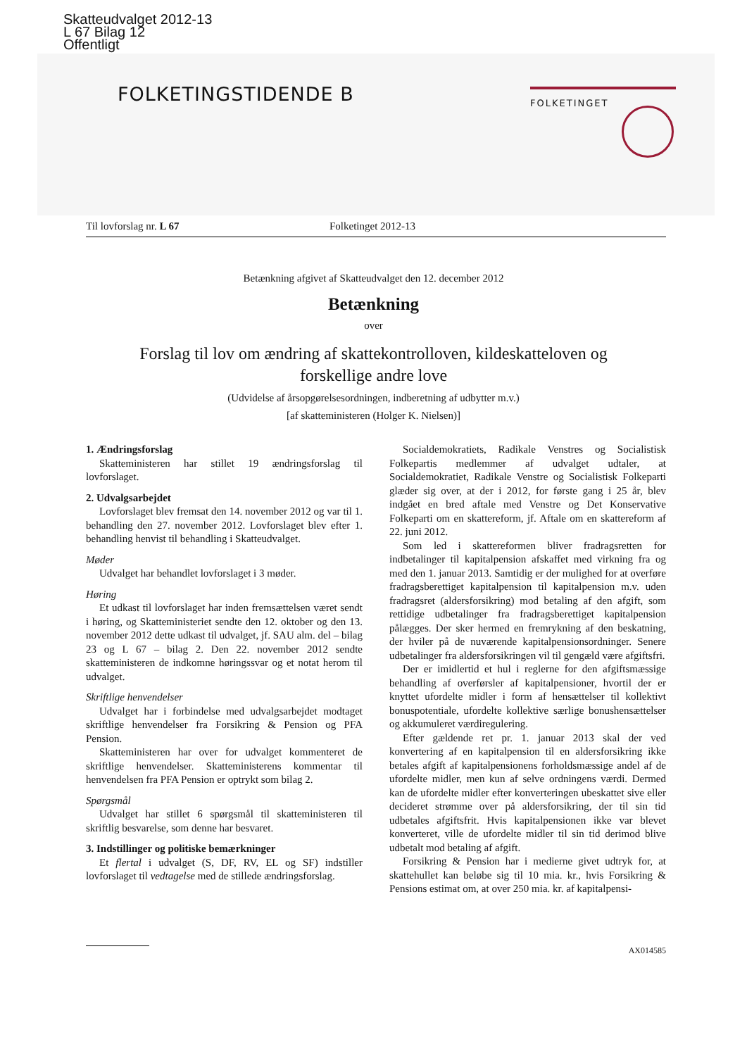Skatteudvalget 2012-13
L 67 Bilag 12
Offentligt
FOLKETINGSTIDENDE B
FOLKETINGET
Til lovforslag nr. L 67 Folketinget 2012-13
Betænkning afgivet af Skatteudvalget den 12. december 2012
Betænkning
over
Forslag til lov om ændring af skattekontrolloven, kildeskatteloven og
forskellige andre love
(Udvidelse af årsopgørelsesordningen, indberetning af udbytter m.v.)
[af skatteministeren (Holger K. Nielsen)]
1. Ændringsforslag
Skatteministeren har stillet 19 ændringsforslag til lovforslaget.
2. Udvalgsarbejdet
Lovforslaget blev fremsat den 14. november 2012 og var til 1. behandling den 27. november 2012. Lovforslaget blev efter 1. behandling henvist til behandling i Skatteudvalget.
Møder
Udvalget har behandlet lovforslaget i 3 møder.
Høring
Et udkast til lovforslaget har inden fremsættelsen været sendt i høring, og Skatteministeriet sendte den 12. oktober og den 13. november 2012 dette udkast til udvalget, jf. SAU alm. del – bilag 23 og L 67 – bilag 2. Den 22. november 2012 sendte skatteministeren de indkomne høringssvar og et notat herom til udvalget.
Skriftlige henvendelser
Udvalget har i forbindelse med udvalgsarbejdet modtaget skriftlige henvendelser fra Forsikring & Pension og PFA Pension.
Skatteministeren har over for udvalget kommenteret de skriftlige henvendelser. Skatteministerens kommentar til henvendelsen fra PFA Pension er optrykt som bilag 2.
Spørgsmål
Udvalget har stillet 6 spørgsmål til skatteministeren til skriftlig besvarelse, som denne har besvaret.
3. Indstillinger og politiske bemærkninger
Et flertal i udvalget (S, DF, RV, EL og SF) indstiller lovforslaget til vedtagelse med de stillede ændringsforslag.
Socialdemokratiets, Radikale Venstres og Socialistisk Folkepartis medlemmer af udvalget udtaler, at Socialdemokratiet, Radikale Venstre og Socialistisk Folkeparti glæder sig over, at der i 2012, for første gang i 25 år, blev indgået en bred aftale med Venstre og Det Konservative Folkeparti om en skattereform, jf. Aftale om en skattereform af 22. juni 2012.
Som led i skattereformen bliver fradragsretten for indbetalinger til kapitalpension afskaffet med virkning fra og med den 1. januar 2013. Samtidig er der mulighed for at overføre fradragsberettiget kapitalpension til kapitalpension m.v. uden fradragsret (aldersforsikring) mod betaling af den afgift, som rettidige udbetalinger fra fradragsberettiget kapitalpension pålægges. Der sker hermed en fremrykning af den beskatning, der hviler på de nuværende kapitalpensionsordninger. Senere udbetalinger fra aldersforsikringen vil til gengæld være afgiftsfri.
Der er imidlertid et hul i reglerne for den afgiftsmæssige behandling af overførsler af kapitalpensioner, hvortil der er knyttet ufordelte midler i form af hensættelser til kollektivt bonuspotentiale, ufordelte kollektive særlige bonushensættelser og akkumuleret værdiregulering.
Efter gældende ret pr. 1. januar 2013 skal der ved konvertering af en kapitalpension til en aldersforsikring ikke betales afgift af kapitalpensionens forholdsmæssige andel af de ufordelte midler, men kun af selve ordningens værdi. Dermed kan de ufordelte midler efter konverteringen ubeskattet sive eller decideret strømme over på aldersforsikring, der til sin tid udbetales afgiftsfrit. Hvis kapitalpensionen ikke var blevet konverteret, ville de ufordelte midler til sin tid derimod blive udbetalt mod betaling af afgift.
Forsikring & Pension har i medierne givet udtryk for, at skattehullet kan beløbe sig til 10 mia. kr., hvis Forsikring & Pensions estimat om, at over 250 mia. kr. af kapitalpensi-
AX014585